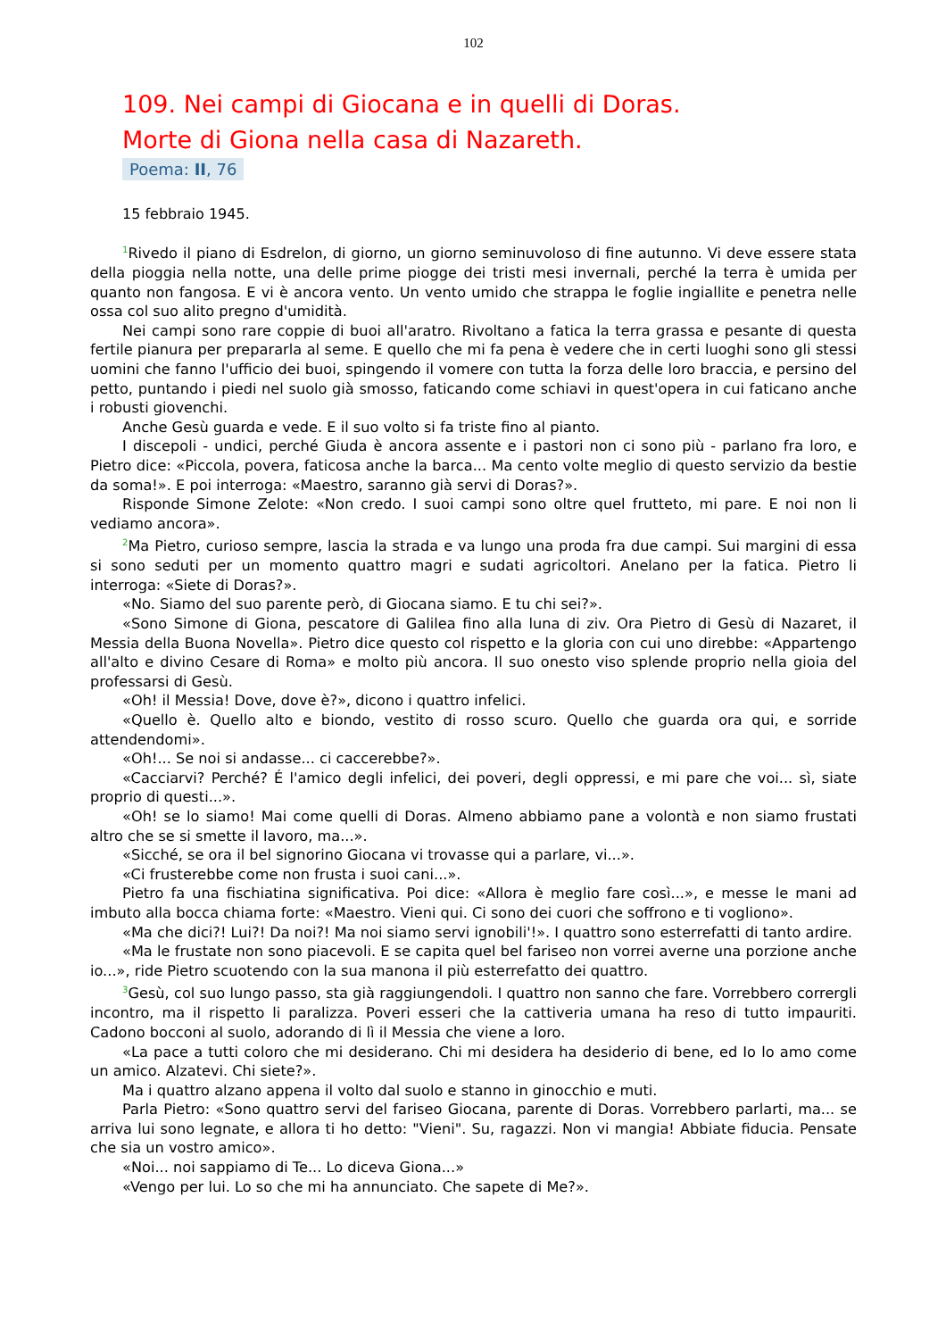102
109. Nei campi di Giocana e in quelli di Doras.
Morte di Giona nella casa di Nazareth.
Poema: II, 76
15 febbraio 1945.
<sup>1</sup> Rivedo il piano di Esdrelon, di giorno, un giorno seminuvoloso di fine autunno. Vi deve essere stata della pioggia nella notte, una delle prime piogge dei tristi mesi invernali, perché la terra è umida per quanto non fangosa. E vi è ancora vento. Un vento umido che strappa le foglie ingiallite e penetra nelle ossa col suo alito pregno d'umidità.
Nei campi sono rare coppie di buoi all'aratro. Rivoltano a fatica la terra grassa e pesante di questa fertile pianura per prepararla al seme. E quello che mi fa pena è vedere che in certi luoghi sono gli stessi uomini che fanno l'ufficio dei buoi, spingendo il vomere con tutta la forza delle loro braccia, e persino del petto, puntando i piedi nel suolo già smosso, faticando come schiavi in quest'opera in cui faticano anche i robusti giovenchi.
Anche Gesù guarda e vede. E il suo volto si fa triste fino al pianto.
I discepoli - undici, perché Giuda è ancora assente e i pastori non ci sono più - parlano fra loro, e Pietro dice: «Piccola, povera, faticosa anche la barca... Ma cento volte meglio di questo servizio da bestie da soma!». E poi interroga: «Maestro, saranno già servi di Doras?».
Risponde Simone Zelote: «Non credo. I suoi campi sono oltre quel frutteto, mi pare. E noi non li vediamo ancora».
<sup>2</sup> Ma Pietro, curioso sempre, lascia la strada e va lungo una proda fra due campi. Sui margini di essa si sono seduti per un momento quattro magri e sudati agricoltori. Anelano per la fatica. Pietro li interroga: «Siete di Doras?».
«No. Siamo del suo parente però, di Giocana siamo. E tu chi sei?».
«Sono Simone di Giona, pescatore di Galilea fino alla luna di ziv. Ora Pietro di Gesù di Nazaret, il Messia della Buona Novella». Pietro dice questo col rispetto e la gloria con cui uno direbbe: «Appartengo all'alto e divino Cesare di Roma» e molto più ancora. Il suo onesto viso splende proprio nella gioia del professarsi di Gesù.
«Oh! il Messia! Dove, dove è?», dicono i quattro infelici.
«Quello è. Quello alto e biondo, vestito di rosso scuro. Quello che guarda ora qui, e sorride attendendomi».
«Oh!... Se noi si andasse... ci caccerebbe?».
«Cacciarvi? Perché? É l'amico degli infelici, dei poveri, degli oppressi, e mi pare che voi... sì, siate proprio di questi...».
«Oh! se lo siamo! Mai come quelli di Doras. Almeno abbiamo pane a volontà e non siamo frustati altro che se si smette il lavoro, ma...».
«Sicché, se ora il bel signorino Giocana vi trovasse qui a parlare, vi...».
«Ci frusterebbe come non frusta i suoi cani...».
Pietro fa una fischiatina significativa. Poi dice: «Allora è meglio fare così...», e messe le mani ad imbuto alla bocca chiama forte: «Maestro. Vieni qui. Ci sono dei cuori che soffrono e ti vogliono».
«Ma che dici?! Lui?! Da noi?! Ma noi siamo servi ignobili'!». I quattro sono esterrefatti di tanto ardire.
«Ma le frustate non sono piacevoli. E se capita quel bel fariseo non vorrei averne una porzione anche io...», ride Pietro scuotendo con la sua manona il più esterrefatto dei quattro.
<sup>3</sup> Gesù, col suo lungo passo, sta già raggiungendoli. I quattro non sanno che fare. Vorrebbero corrergli incontro, ma il rispetto li paralizza. Poveri esseri che la cattiveria umana ha reso di tutto impauriti. Cadono bocconi al suolo, adorando di lì il Messia che viene a loro.
«La pace a tutti coloro che mi desiderano. Chi mi desidera ha desiderio di bene, ed Io lo amo come un amico. Alzatevi. Chi siete?».
Ma i quattro alzano appena il volto dal suolo e stanno in ginocchio e muti.
Parla Pietro: «Sono quattro servi del fariseo Giocana, parente di Doras. Vorrebbero parlarti, ma... se arriva lui sono legnate, e allora ti ho detto: "Vieni". Su, ragazzi. Non vi mangia! Abbiate fiducia. Pensate che sia un vostro amico».
«Noi... noi sappiamo di Te... Lo diceva Giona...»
«Vengo per lui. Lo so che mi ha annunciato. Che sapete di Me?».